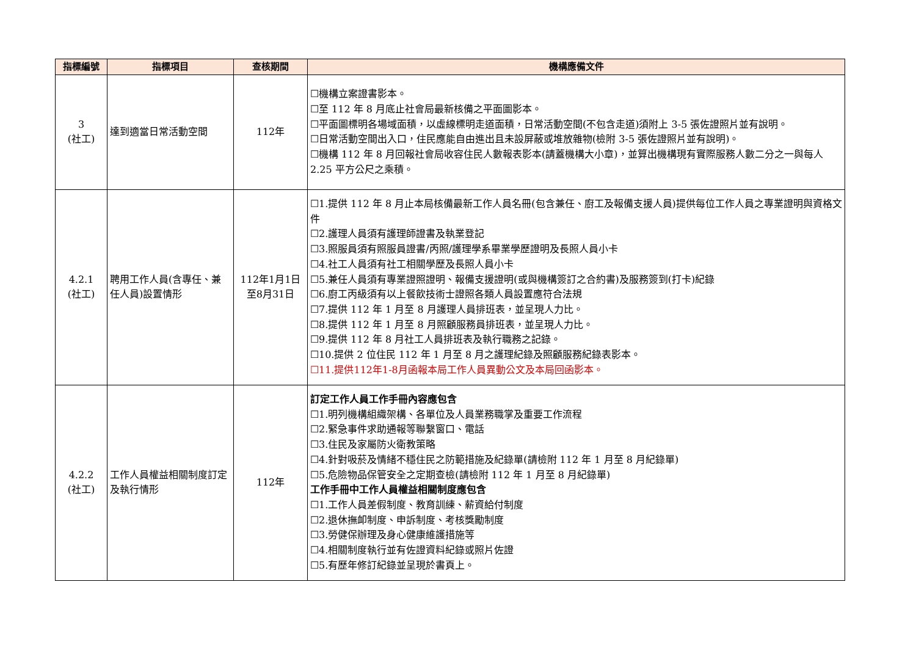| 指標編號 | 指標項目 | 查核期間 | 機構應備文件 |
| --- | --- | --- | --- |
| 3 (社工) | 達到適當日常活動空間 | 112年 | ☐機構立案證書影本。 ☐至 112 年 8 月底止社會局最新核備之平面圖影本。 ☐平面圖標明各場域面積，以虛線標明走道面積，日常活動空間(不包含走道)須附上 3-5 張佐證照片並有說明。 ☐日常活動空間出入口，住民應能自由進出且未設屏蔽或堆放雜物(檢附 3-5 張佐證照片並有說明)。 ☐機構 112 年 8 月回報社會局收容住民人數報表影本(請蓋機構大小章)，並算出機構現有實際服務人數二分之一與每人 2.25 平方公尺之乘積。 |
| 4.2.1 (社工) | 聘用工作人員(含專任、兼任人員)設置情形 | 112年1月1日 至8月31日 | ☐1.提供 112 年 8 月止本局核備最新工作人員名冊(包含兼任、廚工及報備支援人員)提供每位工作人員之專業證明與資格文件 ☐2.護理人員須有護理師證書及執業登記 ☐3.照服員須有照服員證書/丙照/護理學系畢業學歷證明及長照人員小卡 ☐4.社工人員須有社工相關學歷及長照人員小卡 ☐5.兼任人員須有專業證照證明、報備支援證明(或與機構簽訂之合約書)及服務簽到(打卡)紀錄 ☐6.廚工丙級須有以上餐飲技術士證照各類人員設置應符合法規 ☐7.提供 112 年 1 月至 8 月護理人員排班表，並呈現人力比。 ☐8.提供 112 年 1 月至 8 月照顧服務員排班表，並呈現人力比。 ☐9.提供 112 年 8 月社工人員排班表及執行職務之記錄。 ☐10.提供 2 位住民 112 年 1 月至 8 月之護理紀錄及照顧服務紀錄表影本。 ☐11.提供112年1-8月函報本局工作人員異動公文及本局回函影本。 |
| 4.2.2 (社工) | 工作人員權益相關制度訂定及執行情形 | 112年 | 訂定工作人員工作手冊內容應包含 ☐1.明列機構組織架構、各單位及人員業務職掌及重要工作流程 ☐2.緊急事件求助通報等聯繫窗口、電話 ☐3.住民及家屬防火衛教策略 ☐4.針對吸菸及情緒不穩住民之防範措施及紀錄單(請檢附 112 年 1 月至 8 月紀錄單) ☐5.危險物品保管安全之定期查檢(請檢附 112 年 1 月至 8 月紀錄單) 工作手冊中工作人員權益相關制度應包含 ☐1.工作人員差假制度、教育訓練、薪資給付制度 ☐2.退休撫卹制度、申訴制度、考核獎勵制度 ☐3.勞健保辦理及身心健康維護措施等 ☐4.相關制度執行並有佐證資料紀錄或照片佐證 ☐5.有歷年修訂紀錄並呈現於書頁上。 |